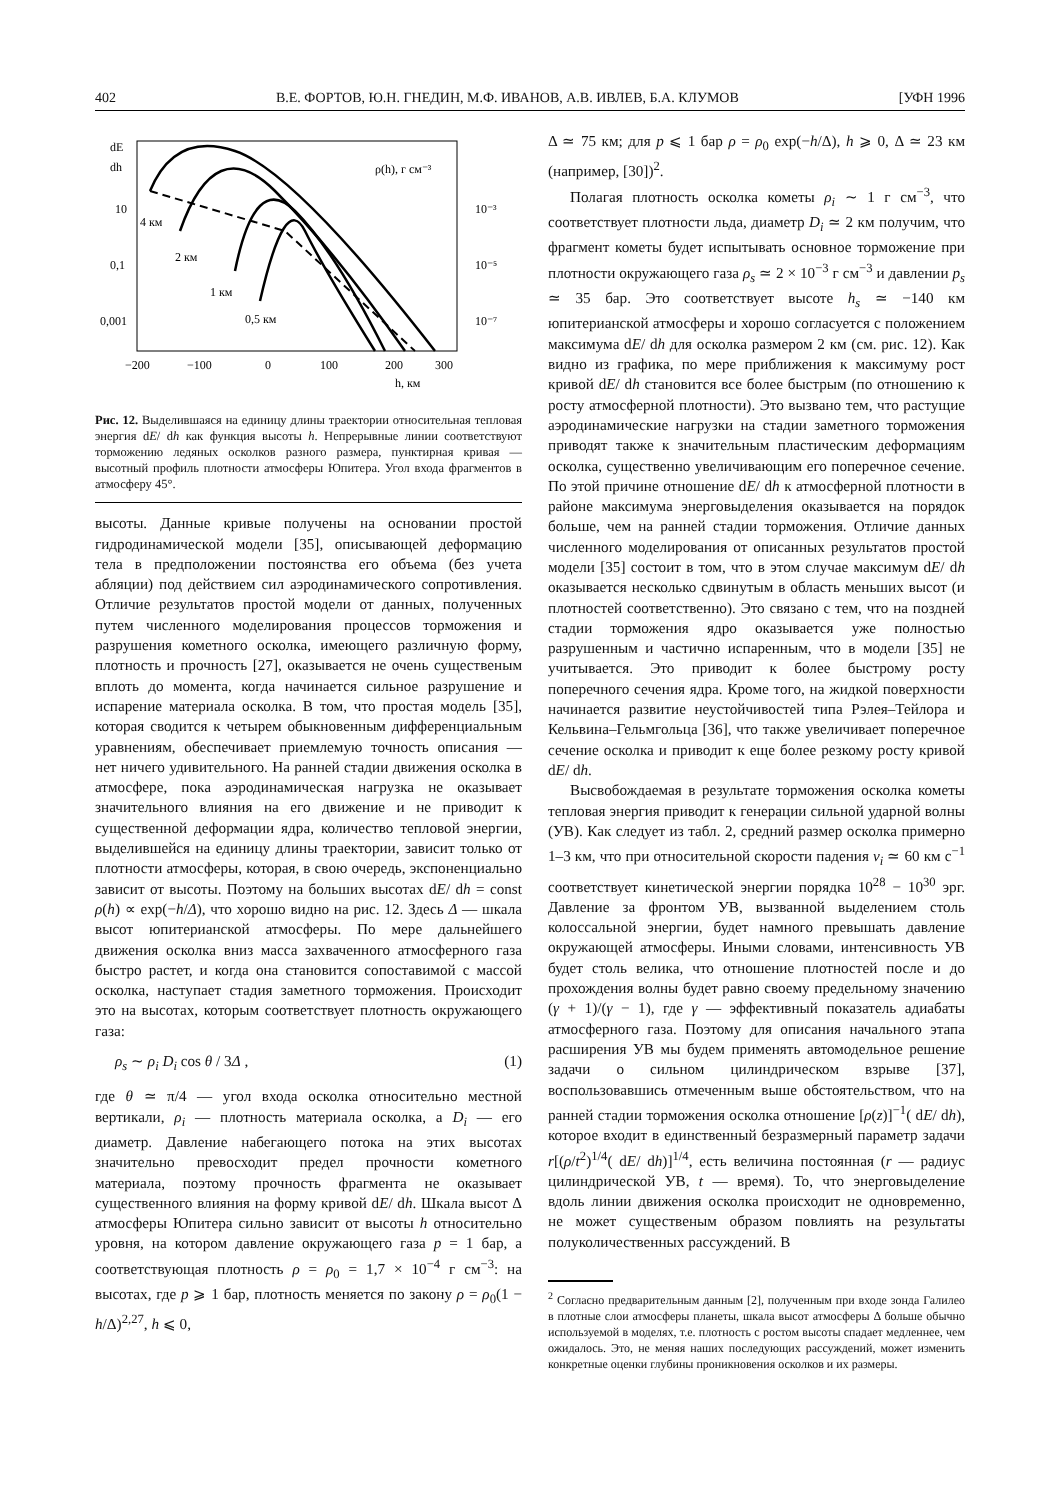402 В.Е. ФОРТОВ, Ю.Н. ГНЕДИН, М.Ф. ИВАНОВ, А.В. ИВЛЕВ, Б.А. КЛУМОВ [УФН 1996
dE
dh
10
0,1
0,001
ρ(h), г см⁻³
10⁻³
10⁻⁵
10⁻⁷
4 км
2 км
1 км
0,5 км
−200
−100
0
100
200
300
h, км
Рис. 12. Выделившаяся на единицу длины траектории относительная тепловая энергия dE/ dh как функция высоты h. Непрерывные линии соответствуют торможению ледяных осколков разного размера, пунктирная кривая — высотный профиль плотности атмосферы Юпитера. Угол входа фрагментов в атмосферу 45°.
высоты. Данные кривые получены на основании простой гидродинамической модели [35], описывающей деформацию тела в предположении постоянства его объема (без учета абляции) под действием сил аэродинамического сопротивления. Отличие результатов простой модели от данных, полученных путем численного моделирования процессов торможения и разрушения кометного осколка, имеющего различную форму, плотность и прочность [27], оказывается не очень существеным вплоть до момента, когда начинается сильное разрушение и испарение материала осколка. В том, что простая модель [35], которая сводится к четырем обыкновенным дифференциальным уравнениям, обеспечивает приемлемую точность описания — нет ничего удивительного. На ранней стадии движения осколка в атмосфере, пока аэродинамическая нагрузка не оказывает значительного влияния на его движение и не приводит к существенной деформации ядра, количество тепловой энергии, выделившейся на единицу длины траектории, зависит только от плотности атмосферы, которая, в свою очередь, экспоненциально зависит от высоты. Поэтому на больших высотах dE/ dh = const ρ(h) ∝ exp(−h/Δ), что хорошо видно на рис. 12. Здесь Δ — шкала высот юпитерианской атмосферы. По мере дальнейшего движения осколка вниз масса захваченного атмосферного газа быстро растет, и когда она становится сопоставимой с массой осколка, наступает стадия заметного торможения. Происходит это на высотах, которым соответствует плотность окружающего газа:
ρ<sub>s</sub> ∼ ρ<sub>i</sub> D<sub>i</sub> cos θ / 3Δ , (1)
где θ ≃ π/4 — угол входа осколка относительно местной вертикали, ρ<sub>i</sub> — плотность материала осколка, а D<sub>i</sub> — его диаметр. Давление набегающего потока на этих высотах значительно превосходит предел прочности кометного материала, поэтому прочность фрагмента не оказывает существенного влияния на форму кривой dE/ dh. Шкала высот Δ атмосферы Юпитера сильно зависит от высоты h относительно уровня, на котором давление окружающего газа p = 1 бар, а соответствующая плотность ρ = ρ<sub>0</sub> = 1,7 × 10<sup>−4</sup> г см<sup>−3</sup>: на высотах, где p ⩾ 1 бар, плотность меняется по закону ρ = ρ<sub>0</sub>(1 − h/Δ)<sup>2,27</sup>, h ⩽ 0,
Δ ≃ 75 км; для p ⩽ 1 бар ρ = ρ<sub>0</sub> exp(−h/Δ), h ⩾ 0, Δ ≃ 23 км (например, [30])<sup>2</sup>.
Полагая плотность осколка кометы ρ<sub>i</sub> ∼ 1 г см<sup>−3</sup>, что соответствует плотности льда, диаметр D<sub>i</sub> ≃ 2 км получим, что фрагмент кометы будет испытывать основное торможение при плотности окружающего газа ρ<sub>s</sub> ≃ 2 × 10<sup>−3</sup> г см<sup>−3</sup> и давлении p<sub>s</sub> ≃ 35 бар. Это соответствует высоте h<sub>s</sub> ≃ −140 км юпитерианской атмосферы и хорошо согласуется с положением максимума dE/ dh для осколка размером 2 км (см. рис. 12). Как видно из графика, по мере приближения к максимуму рост кривой dE/ dh становится все более быстрым (по отношению к росту атмосферной плотности). Это вызвано тем, что растущие аэродинамические нагрузки на стадии заметного торможения приводят также к значительным пластическим деформациям осколка, существенно увеличивающим его поперечное сечение. По этой причине отношение dE/ dh к атмосферной плотности в районе максимума энерговыделения оказывается на порядок больше, чем на ранней стадии торможения. Отличие данных численного моделирования от описанных результатов простой модели [35] состоит в том, что в этом случае максимум dE/ dh оказывается несколько сдвинутым в область меньших высот (и плотностей соответственно). Это связано с тем, что на поздней стадии торможения ядро оказывается уже полностью разрушенным и частично испаренным, что в модели [35] не учитывается. Это приводит к более быстрому росту поперечного сечения ядра. Кроме того, на жидкой поверхности начинается развитие неустойчивостей типа Рэлея–Тейлора и Кельвина–Гельмгольца [36], что также увеличивает поперечное сечение осколка и приводит к еще более резкому росту кривой dE/ dh.
Высвобождаемая в результате торможения осколка кометы тепловая энергия приводит к генерации сильной ударной волны (УВ). Как следует из табл. 2, средний размер осколка примерно 1–3 км, что при относительной скорости падения v<sub>i</sub> ≃ 60 км с<sup>−1</sup> соответствует кинетической энергии порядка 10<sup>28</sup> − 10<sup>30</sup> эрг. Давление за фронтом УВ, вызванной выделением столь колоссальной энергии, будет намного превышать давление окружающей атмосферы. Иными словами, интенсивность УВ будет столь велика, что отношение плотностей после и до прохождения волны будет равно своему предельному значению (γ + 1)/(γ − 1), где γ — эффективный показатель адиабаты атмосферного газа. Поэтому для описания начального этапа расширения УВ мы будем применять автомодельное решение задачи о сильном цилиндрическом взрыве [37], воспользовавшись отмеченным выше обстоятельством, что на ранней стадии торможения осколка отношение [ρ(z)]<sup>−1</sup>( dE/ dh), которое входит в единственный безразмерный параметр задачи r[(ρ/t<sup>2</sup>)<sup>1/4</sup>( dE/ dh)]<sup>1/4</sup>, есть величина постоянная (r — радиус цилиндрической УВ, t — время). То, что энерговыделение вдоль линии движения осколка происходит не одновременно, не может существеным образом повлиять на результаты полуколичественных рассуждений. В
<sup>2</sup> Согласно предварительным данным [2], полученным при входе зонда Галилео в плотные слои атмосферы планеты, шкала высот атмосферы Δ больше обычно используемой в моделях, т.е. плотность с ростом высоты спадает медленнее, чем ожидалось. Это, не меняя наших последующих рассуждений, может изменить конкретные оценки глубины проникновения осколков и их размеры.